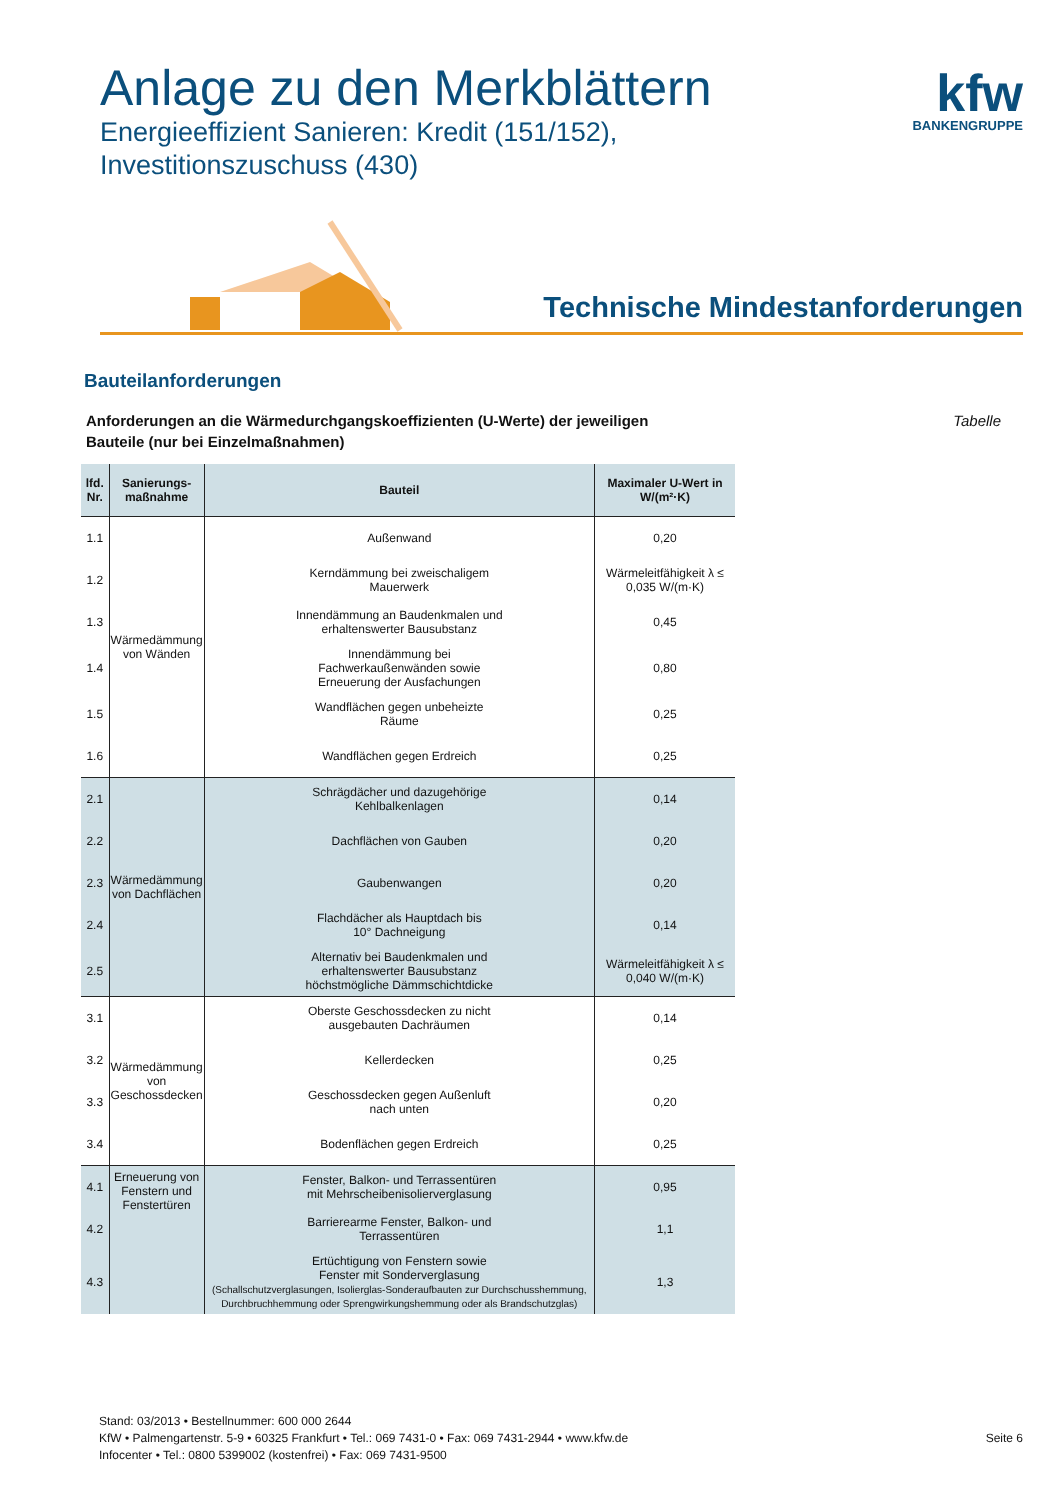Anlage zu den Merkblättern
Energieeffizient Sanieren: Kredit (151/152),
Investitionszuschuss (430)
kfw
BANKENGRUPPE
Technische Mindestanforderungen
Bauteilanforderungen
Anforderungen an die Wärmedurchgangskoeffizienten (U-Werte) der jeweiligen
Bauteile (nur bei Einzelmaßnahmen)
Tabelle
| lfd. Nr. | Sanierungs- maßnahme | Bauteil | Maximaler U-Wert in W/(m²·K) |
| --- | --- | --- | --- |
| 1.1 | Wärmedämmung von Wänden | Außenwand | 0,20 |
| 1.2 | | Kerndämmung bei zweischaligem Mauerwerk | Wärmeleitfähigkeit λ ≤ 0,035 W/(m·K) |
| 1.3 | | Innendämmung an Baudenkmalen und erhaltenswerter Bausubstanz | 0,45 |
| 1.4 | | Innendämmung bei Fachwerkaußenwänden sowie Erneuerung der Ausfachungen | 0,80 |
| 1.5 | | Wandflächen gegen unbeheizte Räume | 0,25 |
| 1.6 | | Wandflächen gegen Erdreich | 0,25 |
| 2.1 | Wärmedämmung von Dachflächen | Schrägdächer und dazugehörige Kehlbalkenlagen | 0,14 |
| 2.2 | | Dachflächen von Gauben | 0,20 |
| 2.3 | | Gaubenwangen | 0,20 |
| 2.4 | | Flachdächer als Hauptdach bis 10° Dachneigung | 0,14 |
| 2.5 | | Alternativ bei Baudenkmalen und erhaltenswerter Bausubstanz höchstmögliche Dämmschichtdicke | Wärmeleitfähigkeit λ ≤ 0,040 W/(m·K) |
| 3.1 | Wärmedämmung von Geschossdecken | Oberste Geschossdecken zu nicht ausgebauten Dachräumen | 0,14 |
| 3.2 | | Kellerdecken | 0,25 |
| 3.3 | | Geschossdecken gegen Außenluft nach unten | 0,20 |
| 3.4 | | Bodenflächen gegen Erdreich | 0,25 |
| 4.1 | Erneuerung von Fenstern und Fenstertüren | Fenster, Balkon- und Terrassentüren mit Mehrscheibenisolierverglasung | 0,95 |
| 4.2 | | Barrierearme Fenster, Balkon- und Terrassentüren | 1,1 |
| 4.3 | | Ertüchtigung von Fenstern sowie Fenster mit Sonderverglasung (Schallschutzverglasungen, Isolierglas-Sonderaufbauten zur Durchschusshemmung, Durchbruchhemmung oder Sprengwirkungshemmung oder als Brandschutzglas) | 1,3 |
Stand: 03/2013 • Bestellnummer: 600 000 2644
KfW • Palmengartenstr. 5-9 • 60325 Frankfurt • Tel.: 069 7431-0 • Fax: 069 7431-2944 • www.kfw.de
Infocenter • Tel.: 0800 5399002 (kostenfrei) • Fax: 069 7431-9500
Seite 6